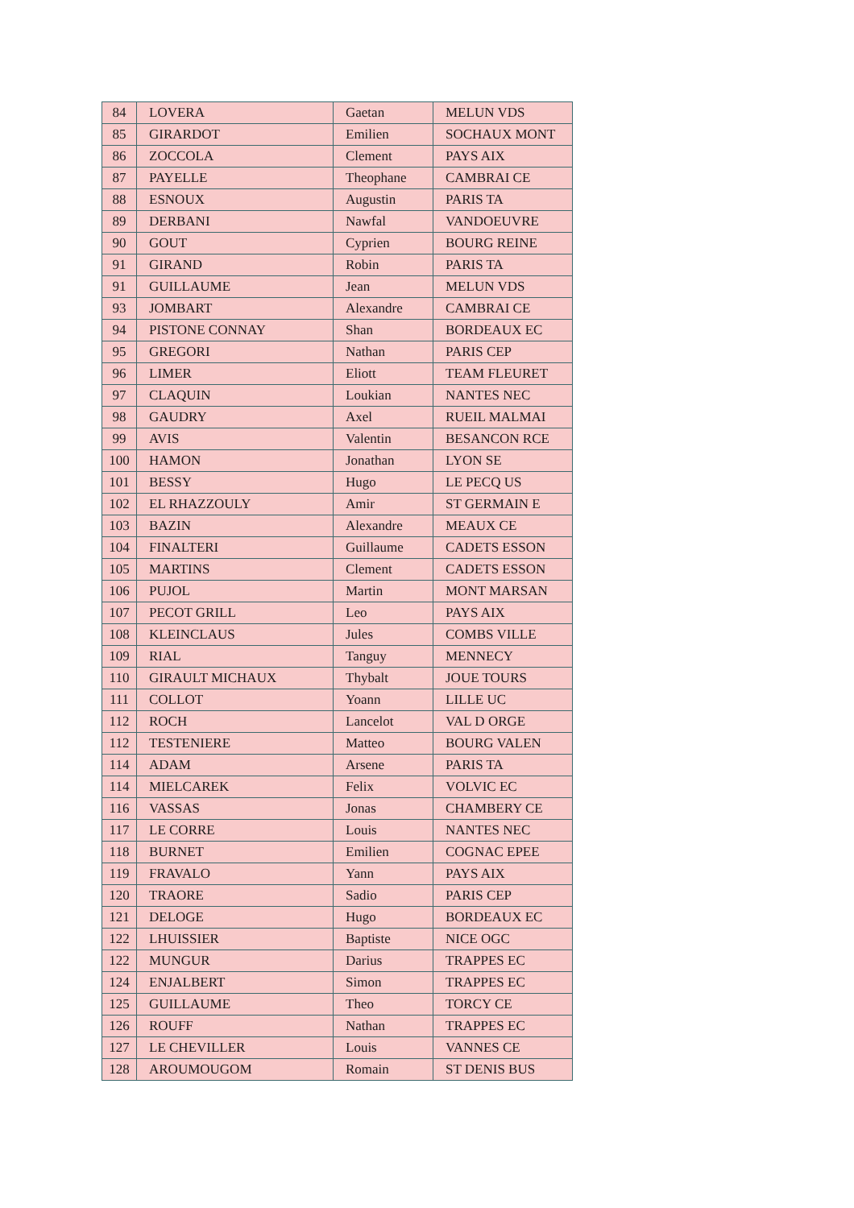| 84 | LOVERA | Gaetan | MELUN VDS |
| 85 | GIRARDOT | Emilien | SOCHAUX MONT |
| 86 | ZOCCOLA | Clement | PAYS AIX |
| 87 | PAYELLE | Theophane | CAMBRAI CE |
| 88 | ESNOUX | Augustin | PARIS TA |
| 89 | DERBANI | Nawfal | VANDOEUVRE |
| 90 | GOUT | Cyprien | BOURG REINE |
| 91 | GIRAND | Robin | PARIS TA |
| 91 | GUILLAUME | Jean | MELUN VDS |
| 93 | JOMBART | Alexandre | CAMBRAI CE |
| 94 | PISTONE CONNAY | Shan | BORDEAUX EC |
| 95 | GREGORI | Nathan | PARIS CEP |
| 96 | LIMER | Eliott | TEAM FLEURET |
| 97 | CLAQUIN | Loukian | NANTES NEC |
| 98 | GAUDRY | Axel | RUEIL MALMAI |
| 99 | AVIS | Valentin | BESANCON RCE |
| 100 | HAMON | Jonathan | LYON SE |
| 101 | BESSY | Hugo | LE PECQ US |
| 102 | EL RHAZZOULY | Amir | ST GERMAIN E |
| 103 | BAZIN | Alexandre | MEAUX CE |
| 104 | FINALTERI | Guillaume | CADETS ESSON |
| 105 | MARTINS | Clement | CADETS ESSON |
| 106 | PUJOL | Martin | MONT MARSAN |
| 107 | PECOT GRILL | Leo | PAYS AIX |
| 108 | KLEINCLAUS | Jules | COMBS VILLE |
| 109 | RIAL | Tanguy | MENNECY |
| 110 | GIRAULT MICHAUX | Thybalt | JOUE TOURS |
| 111 | COLLOT | Yoann | LILLE UC |
| 112 | ROCH | Lancelot | VAL D ORGE |
| 112 | TESTENIERE | Matteo | BOURG VALEN |
| 114 | ADAM | Arsene | PARIS TA |
| 114 | MIELCAREK | Felix | VOLVIC EC |
| 116 | VASSAS | Jonas | CHAMBERY CE |
| 117 | LE CORRE | Louis | NANTES NEC |
| 118 | BURNET | Emilien | COGNAC EPEE |
| 119 | FRAVALO | Yann | PAYS AIX |
| 120 | TRAORE | Sadio | PARIS CEP |
| 121 | DELOGE | Hugo | BORDEAUX EC |
| 122 | LHUISSIER | Baptiste | NICE OGC |
| 122 | MUNGUR | Darius | TRAPPES EC |
| 124 | ENJALBERT | Simon | TRAPPES EC |
| 125 | GUILLAUME | Theo | TORCY CE |
| 126 | ROUFF | Nathan | TRAPPES EC |
| 127 | LE CHEVILLER | Louis | VANNES CE |
| 128 | AROUMOUGOM | Romain | ST DENIS BUS |